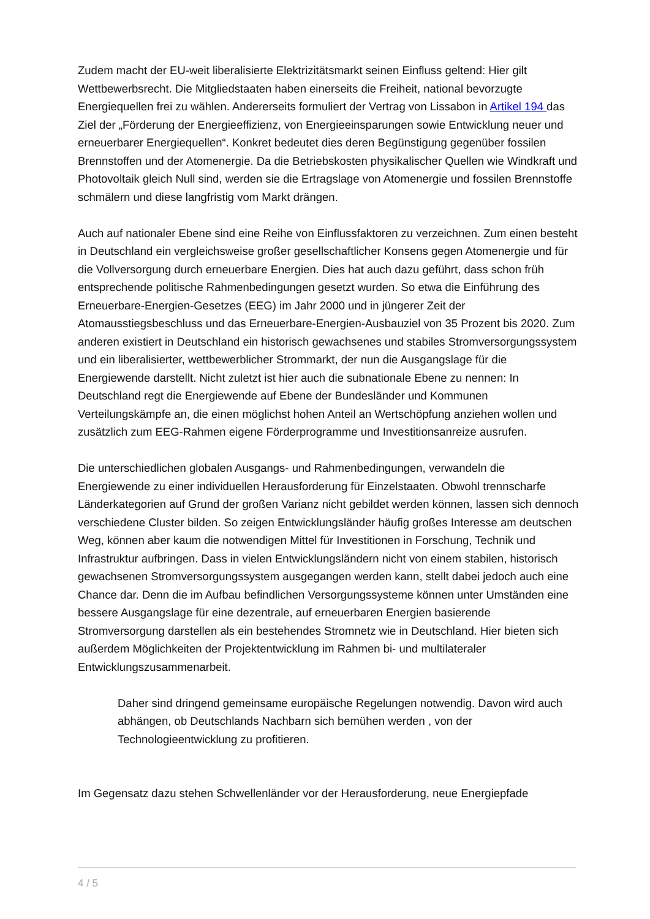Zudem macht der EU-weit liberalisierte Elektrizitätsmarkt seinen Einfluss geltend: Hier gilt Wettbewerbsrecht. Die Mitgliedstaaten haben einerseits die Freiheit, national bevorzugte Energiequellen frei zu wählen. Andererseits formuliert der Vertrag von Lissabon in Artikel 194 das Ziel der „Förderung der Energieeffizienz, von Energieeinsparungen sowie Entwicklung neuer und erneuerbarer Energiequellen“. Konkret bedeutet dies deren Begünstigung gegenüber fossilen Brennstoffen und der Atomenergie. Da die Betriebskosten physikalischer Quellen wie Windkraft und Photovoltaik gleich Null sind, werden sie die Ertragslage von Atomenergie und fossilen Brennstoffe schmälern und diese langfristig vom Markt drängen.
Auch auf nationaler Ebene sind eine Reihe von Einflussfaktoren zu verzeichnen. Zum einen besteht in Deutschland ein vergleichsweise großer gesellschaftlicher Konsens gegen Atomenergie und für die Vollversorgung durch erneuerbare Energien. Dies hat auch dazu geführt, dass schon früh entsprechende politische Rahmenbedingungen gesetzt wurden. So etwa die Einführung des Erneuerbare-Energien-Gesetzes (EEG) im Jahr 2000 und in jüngerer Zeit der Atomausstiegsbeschluss und das Erneuerbare-Energien-Ausbauziel von 35 Prozent bis 2020. Zum anderen existiert in Deutschland ein historisch gewachsenes und stabiles Stromversorgungssystem und ein liberalisierter, wettbewerblicher Strommarkt, der nun die Ausgangslage für die Energiewende darstellt. Nicht zuletzt ist hier auch die subnationale Ebene zu nennen: In Deutschland regt die Energiewende auf Ebene der Bundesländer und Kommunen Verteilungskämpfe an, die einen möglichst hohen Anteil an Wertschöpfung anziehen wollen und zusätzlich zum EEG-Rahmen eigene Förderprogramme und Investitionsanreize ausrufen.
Die unterschiedlichen globalen Ausgangs- und Rahmenbedingungen, verwandeln die Energiewende zu einer individuellen Herausforderung für Einzelstaaten. Obwohl trennscharfe Länderkategorien auf Grund der großen Varianz nicht gebildet werden können, lassen sich dennoch verschiedene Cluster bilden. So zeigen Entwicklungsländer häufig großes Interesse am deutschen Weg, können aber kaum die notwendigen Mittel für Investitionen in Forschung, Technik und Infrastruktur aufbringen. Dass in vielen Entwicklungsländern nicht von einem stabilen, historisch gewachsenen Stromversorgungssystem ausgegangen werden kann, stellt dabei jedoch auch eine Chance dar. Denn die im Aufbau befindlichen Versorgungssysteme können unter Umständen eine bessere Ausgangslage für eine dezentrale, auf erneuerbaren Energien basierende Stromversorgung darstellen als ein bestehendes Stromnetz wie in Deutschland. Hier bieten sich außerdem Möglichkeiten der Projektentwicklung im Rahmen bi- und multilateraler Entwicklungszusammenarbeit.
Daher sind dringend gemeinsame europäische Regelungen notwendig. Davon wird auch abhängen, ob Deutschlands Nachbarn sich bemühen werden , von der Technologieentwicklung zu profitieren.
Im Gegensatz dazu stehen Schwellenländer vor der Herausforderung, neue Energiepfade
4 / 5